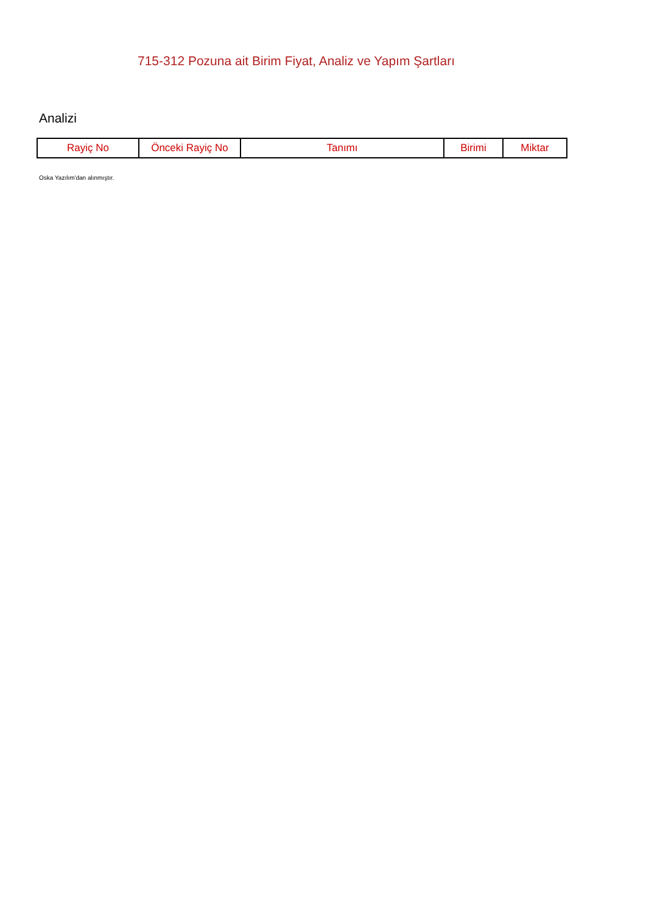715-312 Pozuna ait Birim Fiyat, Analiz ve Yapım Şartları
Analizi
| Rayiç No | Önceki Rayiç No | Tanımı | Birimi | Miktar |
| --- | --- | --- | --- | --- |
Oska Yazılım'dan alınmıştır.